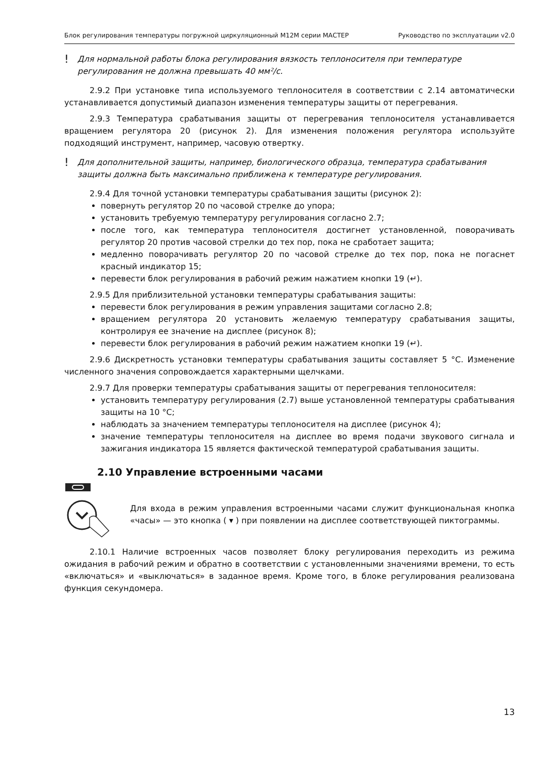Блок регулирования температуры погружной циркуляционный М12М серии МАСТЕР Руководство по эксплуатации v2.0
! Для нормальной работы блока регулирования вязкость теплоносителя при температуре регулирования не должна превышать 40 мм²/с.
2.9.2 При установке типа используемого теплоносителя в соответствии с 2.14 автоматически устанавливается допустимый диапазон изменения температуры защиты от перегревания.
2.9.3 Температура срабатывания защиты от перегревания теплоносителя устанавливается вращением регулятора 20 (рисунок 2). Для изменения положения регулятора используйте подходящий инструмент, например, часовую отвертку.
! Для дополнительной защиты, например, биологического образца, температура срабатывания защиты должна быть максимально приближена к температуре регулирования.
2.9.4 Для точной установки температуры срабатывания защиты (рисунок 2):
повернуть регулятор 20 по часовой стрелке до упора;
установить требуемую температуру регулирования согласно 2.7;
после того, как температура теплоносителя достигнет установленной, поворачивать регулятор 20 против часовой стрелки до тех пор, пока не сработает защита;
медленно поворачивать регулятор 20 по часовой стрелке до тех пор, пока не погаснет красный индикатор 15;
перевести блок регулирования в рабочий режим нажатием кнопки 19 (↵).
2.9.5 Для приблизительной установки температуры срабатывания защиты:
перевести блок регулирования в режим управления защитами согласно 2.8;
вращением регулятора 20 установить желаемую температуру срабатывания защиты, контролируя ее значение на дисплее (рисунок 8);
перевести блок регулирования в рабочий режим нажатием кнопки 19 (↵).
2.9.6 Дискретность установки температуры срабатывания защиты составляет 5 °C. Изменение численного значения сопровождается характерными щелчками.
2.9.7 Для проверки температуры срабатывания защиты от перегревания теплоносителя:
установить температуру регулирования (2.7) выше установленной температуры срабатывания защиты на 10 °C;
наблюдать за значением температуры теплоносителя на дисплее (рисунок 4);
значение температуры теплоносителя на дисплее во время подачи звукового сигнала и зажигания индикатора 15 является фактической температурой срабатывания защиты.
2.10 Управление встроенными часами
Для входа в режим управления встроенными часами служит функциональная кнопка «часы» — это кнопка ( ▾ ) при появлении на дисплее соответствующей пиктограммы.
2.10.1 Наличие встроенных часов позволяет блоку регулирования переходить из режима ожидания в рабочий режим и обратно в соответствии с установленными значениями времени, то есть «включаться» и «выключаться» в заданное время. Кроме того, в блоке регулирования реализована функция секундомера.
13